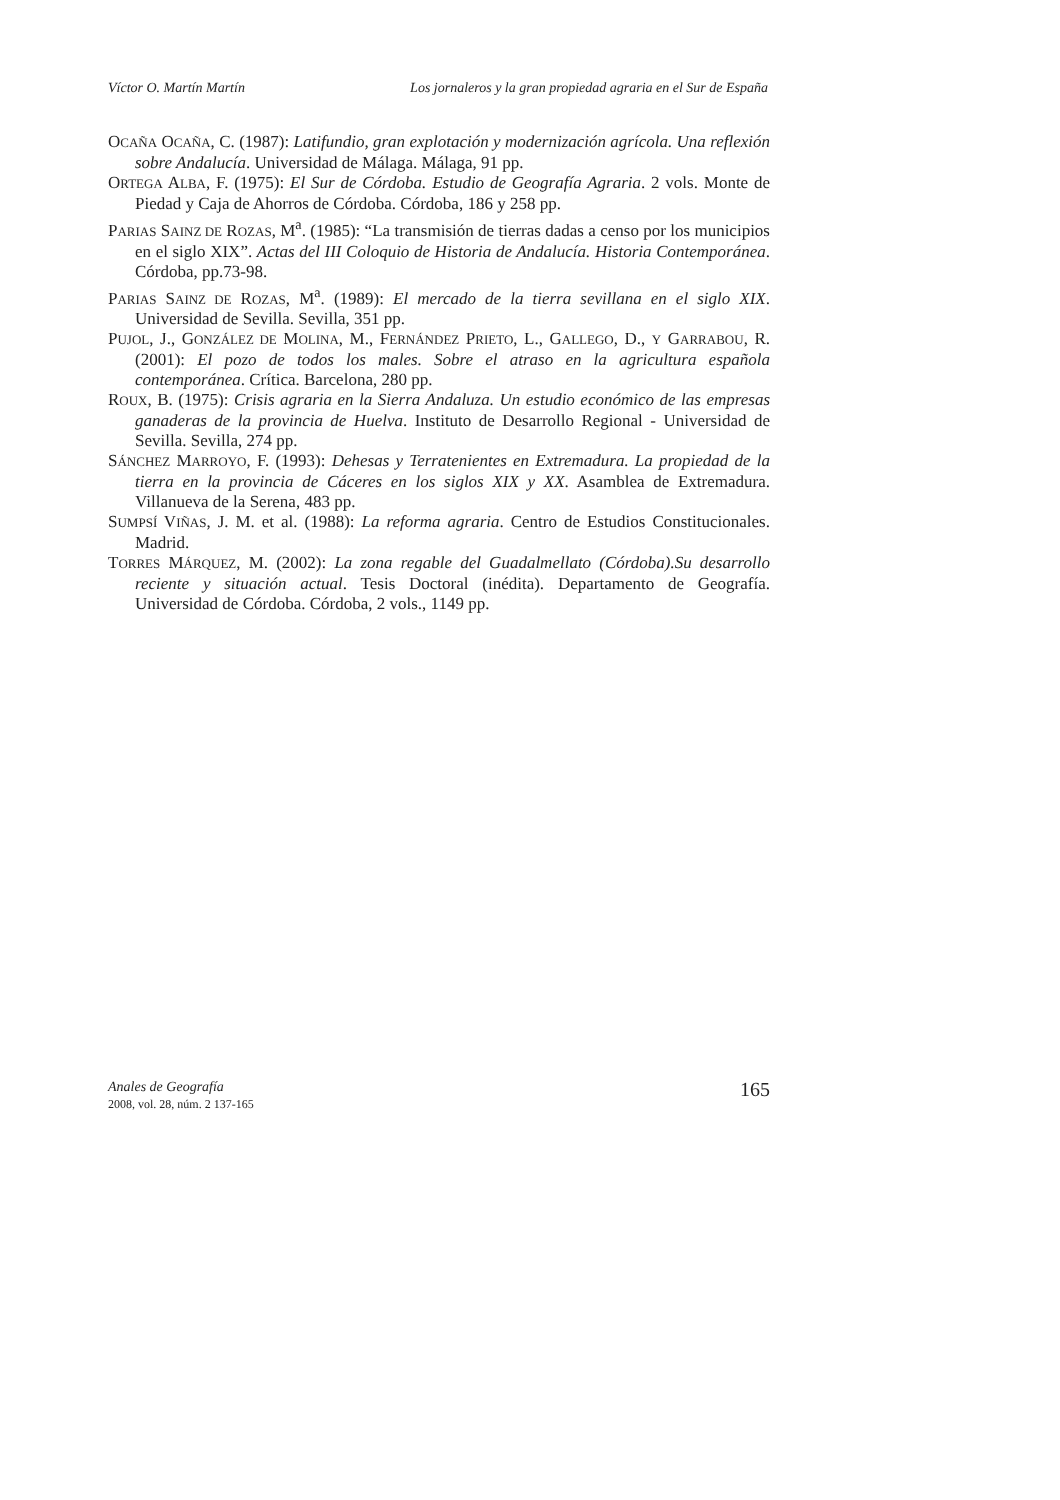Víctor O. Martín Martín Los jornaleros y la gran propiedad agraria en el Sur de España
OCAÑA OCAÑA, C. (1987): Latifundio, gran explotación y modernización agrícola. Una reflexión sobre Andalucía. Universidad de Málaga. Málaga, 91 pp.
ORTEGA ALBA, F. (1975): El Sur de Córdoba. Estudio de Geografía Agraria. 2 vols. Monte de Piedad y Caja de Ahorros de Córdoba. Córdoba, 186 y 258 pp.
PARIAS SAINZ DE ROZAS, M<sup>a</sup>. (1985): “La transmisión de tierras dadas a censo por los municipios en el siglo XIX”. Actas del III Coloquio de Historia de Andalucía. Historia Contemporánea. Córdoba, pp.73-98.
PARIAS SAINZ DE ROZAS, M<sup>a</sup>. (1989): El mercado de la tierra sevillana en el siglo XIX. Universidad de Sevilla. Sevilla, 351 pp.
PUJOL, J., GONZÁLEZ DE MOLINA, M., FERNÁNDEZ PRIETO, L., GALLEGO, D., Y GARRABOU, R. (2001): El pozo de todos los males. Sobre el atraso en la agricultura española contemporánea. Crítica. Barcelona, 280 pp.
ROUX, B. (1975): Crisis agraria en la Sierra Andaluza. Un estudio económico de las empresas ganaderas de la provincia de Huelva. Instituto de Desarrollo Regional - Universidad de Sevilla. Sevilla, 274 pp.
SÁNCHEZ MARROYO, F. (1993): Dehesas y Terratenientes en Extremadura. La propiedad de la tierra en la provincia de Cáceres en los siglos XIX y XX. Asamblea de Extremadura. Villanueva de la Serena, 483 pp.
SUMPSÍ VIÑAS, J. M. et al. (1988): La reforma agraria. Centro de Estudios Constitucionales. Madrid.
TORRES MÁRQUEZ, M. (2002): La zona regable del Guadalmellato (Córdoba).Su desarrollo reciente y situación actual. Tesis Doctoral (inédita). Departamento de Geografía. Universidad de Córdoba. Córdoba, 2 vols., 1149 pp.
Anales de Geografía
2008, vol. 28, núm. 2 137-165
165